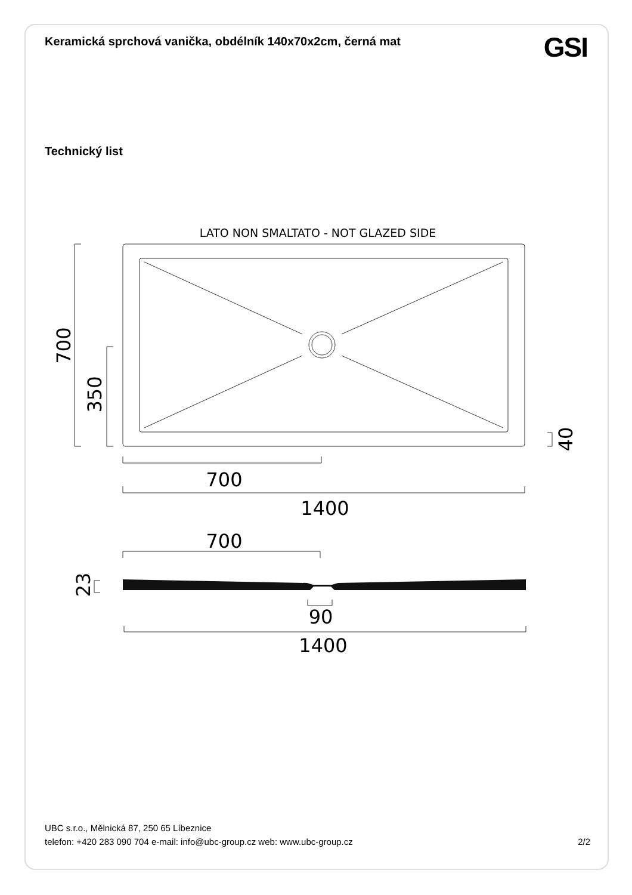Keramická sprchová vanička, obdélník 140x70x2cm, černá mat
GSI
Technický list
LATO NON SMALTATO - NOT GLAZED SIDE
700
1400
700
90
1400
700
350
40
23
UBC s.r.o., Mělnická 87, 250 65 Líbeznice
telefon: +420 283 090 704 e-mail: info@ubc-group.cz web: www.ubc-group.cz
2/2